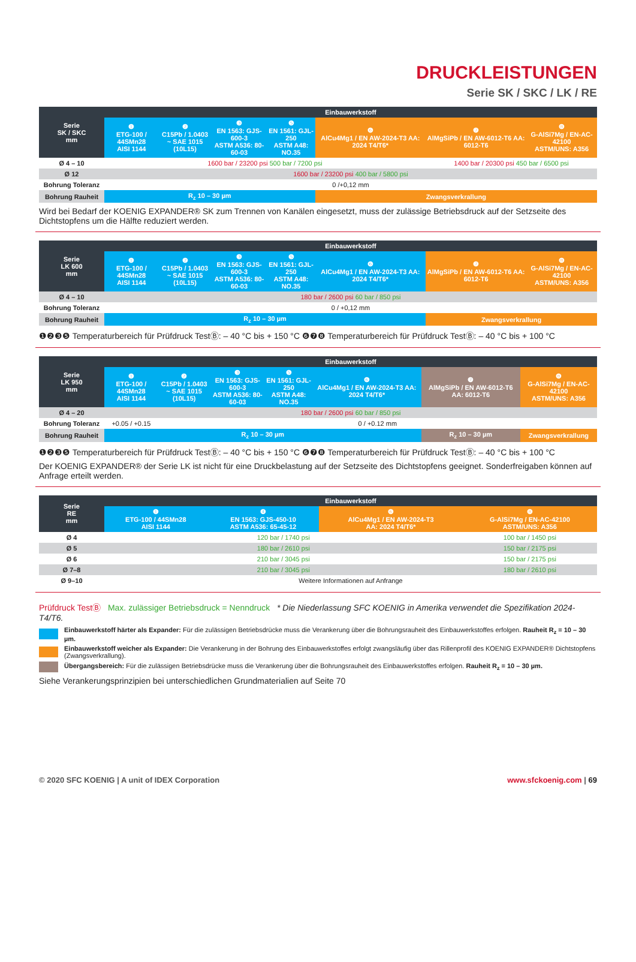DRUCKLEISTUNGEN
Serie SK / SKC / LK / RE
| Serie SK / SKC mm | Einbauwerkstoff | | | | | | |
| --- | --- | --- | --- | --- | --- | --- | --- |
| | ❶ ETG-100 / 44SMn28 AISI 1144 | ❷ C15Pb / 1.0403 ~ SAE 1015 (10L15) | ❸ EN 1563: GJS-600-3 ASTM A536: 80-60-03 | ❺ EN 1561: GJL-250 ASTM A48: NO.35 | ❻ AlCu4Mg1 / EN AW-2024-T3 AA: 2024 T4/T6* | ❼ AlMgSiPb / EN AW-6012-T6 AA: 6012-T6 | ❽ G-AlSi7Mg / EN-AC-42100 ASTM/UNS: A356 |
| Ø 4 – 10 | 1600 bar / 23200 psi 500 bar / 7200 psi | | | | | 1400 bar / 20300 psi 450 bar / 6500 psi | |
| Ø 12 | 1600 bar / 23200 psi 400 bar / 5800 psi | | | | | | |
| Bohrung Toleranz | 0 /+0,12 mm | | | | | | |
| Bohrung Rauheit | R<sub>z</sub> 10 – 30 µm | | | | Zwangsverkrallung | | |
Wird bei Bedarf der KOENIG EXPANDER® SK zum Trennen von Kanälen eingesetzt, muss der zulässige Betriebsdruck auf der Setzseite des Dichtstopfens um die Hälfte reduziert werden.
| Serie LK 600 mm | Einbauwerkstoff | | | | | | |
| --- | --- | --- | --- | --- | --- | --- | --- |
| | ❶ ETG-100 / 44SMn28 AISI 1144 | ❷ C15Pb / 1.0403 ~ SAE 1015 (10L15) | ❸ EN 1563: GJS-600-3 ASTM A536: 80-60-03 | ❺ EN 1561: GJL-250 ASTM A48: NO.35 | ❻ AlCu4Mg1 / EN AW-2024-T3 AA: 2024 T4/T6* | ❼ AlMgSiPb / EN AW-6012-T6 AA: 6012-T6 | ❽ G-AlSi7Mg / EN-AC-42100 ASTM/UNS: A356 |
| Ø 4 – 10 | 180 bar / 2600 psi 60 bar / 850 psi | | | | | | |
| Bohrung Toleranz | 0 / +0,12 mm | | | | | | |
| Bohrung Rauheit | R<sub>z</sub> 10 – 30 µm | | | | | Zwangsverkrallung | |
❶❷❸❺ Temperaturbereich für Prüfdruck TestⒷ: – 40 °C bis + 150 °C ❻❼❽ Temperaturbereich für Prüfdruck TestⒷ: – 40 °C bis + 100 °C
| Serie LK 950 mm | Einbauwerkstoff | | | | | | |
| --- | --- | --- | --- | --- | --- | --- | --- |
| | ❶ ETG-100 / 44SMn28 AISI 1144 | ❷ C15Pb / 1.0403 ~ SAE 1015 (10L15) | ❸ EN 1563: GJS-600-3 ASTM A536: 80-60-03 | ❺ EN 1561: GJL-250 ASTM A48: NO.35 | ❻ AlCu4Mg1 / EN AW-2024-T3 AA: 2024 T4/T6* | ❼ AlMgSiPb / EN AW-6012-T6 AA: 6012-T6 | ❽ G-AlSi7Mg / EN-AC-42100 ASTM/UNS: A356 |
| Ø 4 – 20 | 180 bar / 2600 psi 60 bar / 850 psi | | | | | | |
| Bohrung Toleranz | +0.05 / +0.15 | 0 / +0.12 mm | | | | | |
| Bohrung Rauheit | R<sub>z</sub> 10 – 30 µm | | | | | R<sub>z</sub> 10 – 30 µm | Zwangsverkrallung |
❶❷❸❺ Temperaturbereich für Prüfdruck TestⒷ: – 40 °C bis + 150 °C ❻❼❽ Temperaturbereich für Prüfdruck TestⒷ: – 40 °C bis + 100 °C
Der KOENIG EXPANDER® der Serie LK ist nicht für eine Druckbelastung auf der Setzseite des Dichtstopfens geeignet. Sonderfreigaben können auf Anfrage erteilt werden.
| Serie RE mm | Einbauwerkstoff | | | |
| --- | --- | --- | --- | --- |
| | ❶ ETG-100 / 44SMn28 AISI 1144 | ❹ EN 1563: GJS-450-10 ASTM A536: 65-45-12 | ❻ AlCu4Mg1 / EN AW-2024-T3 AA: 2024 T4/T6* | ❽ G-AlSi7Mg / EN-AC-42100 ASTM/UNS: A356 |
| Ø 4 | 120 bar / 1740 psi | | | 100 bar / 1450 psi |
| Ø 5 | 180 bar / 2610 psi | | | 150 bar / 2175 psi |
| Ø 6 | 210 bar / 3045 psi | | | 150 bar / 2175 psi |
| Ø 7–8 | 210 bar / 3045 psi | | | 180 bar / 2610 psi |
| Ø 9–10 | Weitere Informationen auf Anfrange | | | |
Prüfdruck TestⒷ Max. zulässiger Betriebsdruck = Nenndruck * Die Niederlassung SFC KOENIG in Amerika verwendet die Spezifikation 2024-T4/T6.
Einbauwerkstoff härter als Expander: Für die zulässigen Betriebsdrücke muss die Verankerung über die Bohrungsrauheit des Einbauwerkstoffes erfolgen. Rauheit R<sub>z</sub> = 10 – 30 µm.
Einbauwerkstoff weicher als Expander: Die Verankerung in der Bohrung des Einbauwerkstoffes erfolgt zwangsläufig über das Rillenprofil des KOENIG EXPANDER® Dichtstopfens (Zwangsverkrallung).
Übergangsbereich: Für die zulässigen Betriebsdrücke muss die Verankerung über die Bohrungsrauheit des Einbauwerkstoffes erfolgen. Rauheit R<sub>z</sub> = 10 – 30 µm.
Siehe Verankerungsprinzipien bei unterschiedlichen Grundmaterialien auf Seite 70
© 2020 SFC KOENIG | A unit of IDEX Corporation www.sfckoenig.com | 69